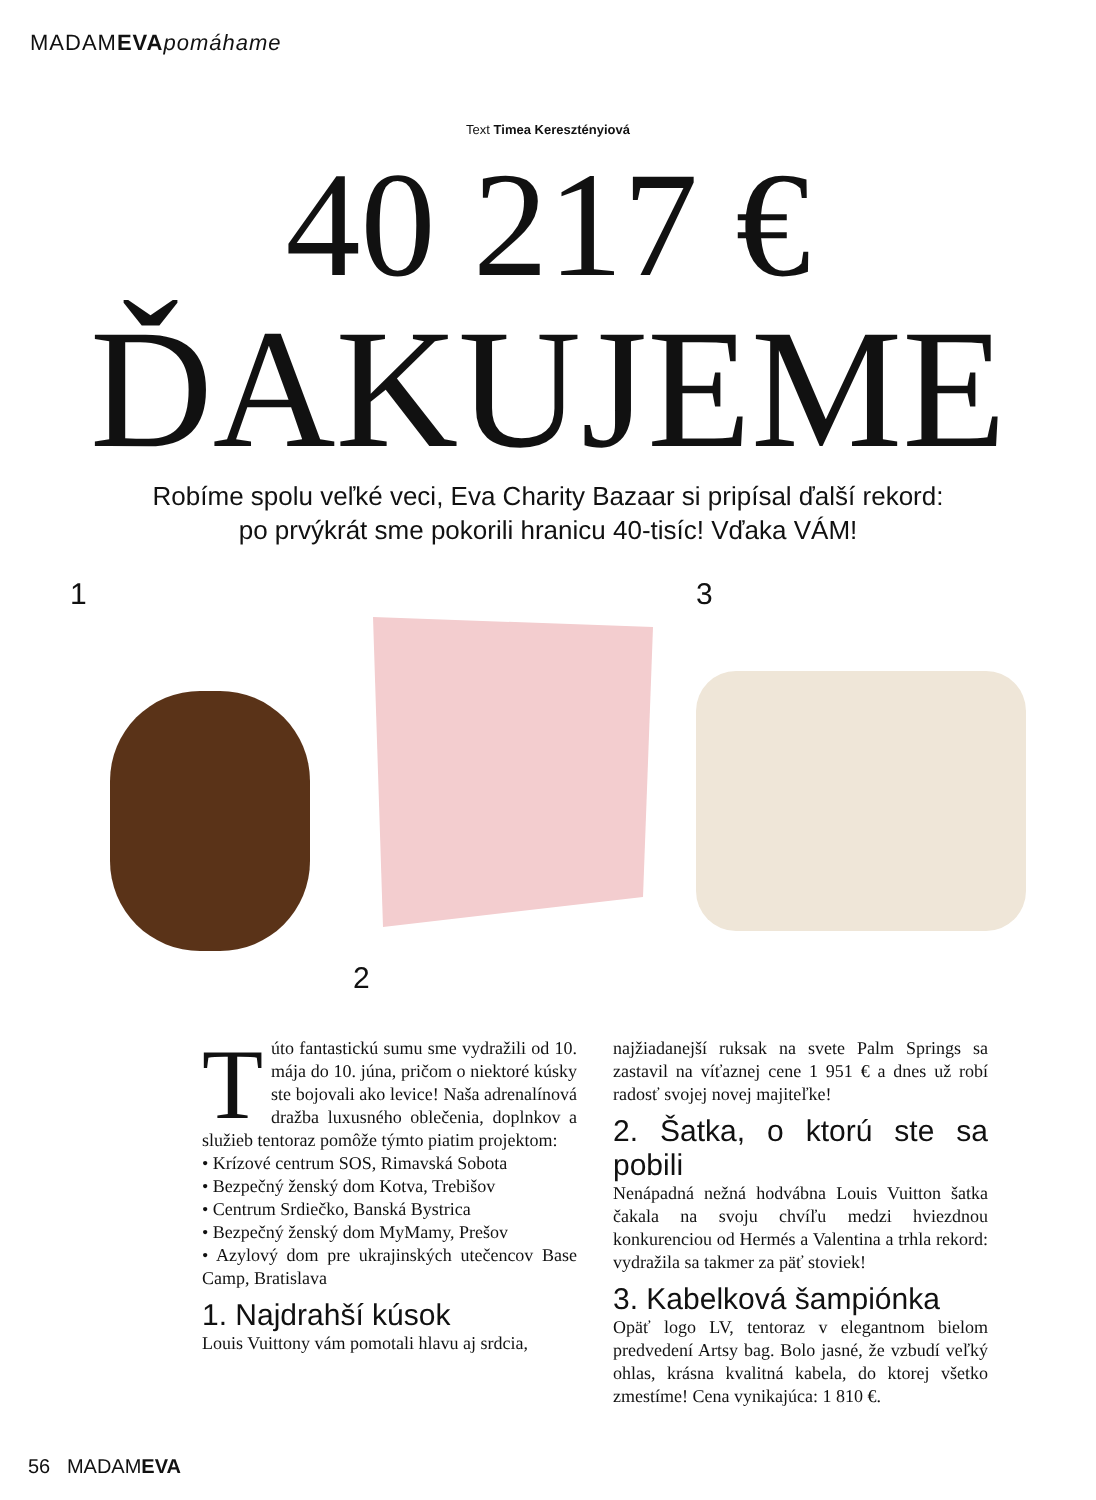MADAMEVA pomáhame
Text Timea Keresztényiová
40 217 €
ĎAKUJEME
Robíme spolu veľké veci, Eva Charity Bazaar si pripísal ďalší rekord:
po prvýkrát sme pokorili hranicu 40-tisíc! Vďaka VÁM!
1 2 3
T
úto fantastickú sumu sme vydražili od 10. mája do 10. júna, pričom o niektoré kúsky ste bojovali ako levice! Naša adrenalínová dražba luxusného oblečenia, doplnkov a služieb tentoraz pomôže týmto piatim projektom:
• Krízové centrum SOS, Rimavská Sobota
• Bezpečný ženský dom Kotva, Trebišov
• Centrum Srdiečko, Banská Bystrica
• Bezpečný ženský dom MyMamy, Prešov
• Azylový dom pre ukrajinských utečencov Base Camp, Bratislava
1. Najdrahší kúsok
Louis Vuittony vám pomotali hlavu aj srdcia,
najžiadanejší ruksak na svete Palm Springs sa zastavil na víťaznej cene 1 951 € a dnes už robí radosť svojej novej majiteľke!
2. Šatka, o ktorú ste sa pobili
Nenápadná nežná hodvábna Louis Vuitton šatka čakala na svoju chvíľu medzi hviezdnou konkurenciou od Hermés a Valentina a trhla rekord: vydražila sa takmer za päť stoviek!
3. Kabelková šampiónka
Opäť logo LV, tentoraz v elegantnom bielom predvedení Artsy bag. Bolo jasné, že vzbudí veľký ohlas, krásna kvalitná kabela, do ktorej všetko zmestíme! Cena vynikajúca: 1 810 €.
56 MADAMEVA